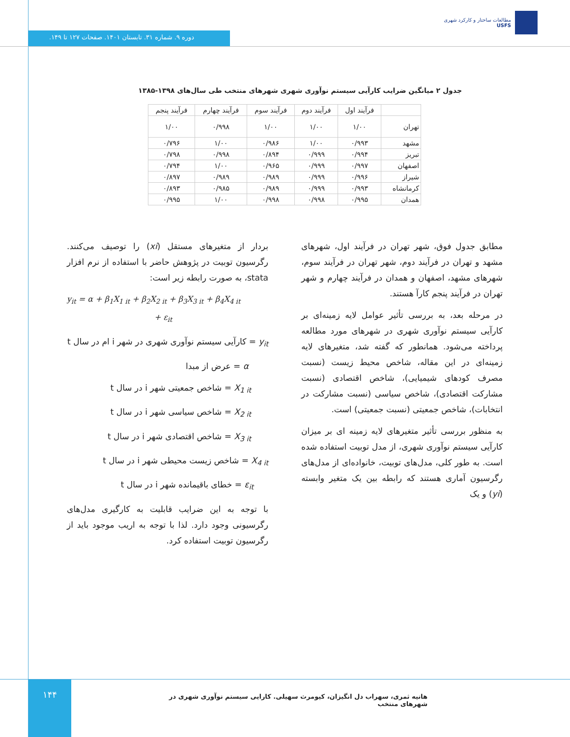مطالعات ساختار و کارکرد شهری
USFS
دوره ۹. شماره ۳۱. تابستان ۱۴۰۱. صفحات ۱۲۷ تا ۱۴۹.
جدول ۲ میانگین ضرایب کارآیی سیستم نوآوری شهری شهرهای منتخب طی سال‌های ۱۳۹۸-۱۳۸۵
| | فرآیند اول | فرآیند دوم | فرآیند سوم | فرآیند چهارم | فرآیند پنجم |
| --- | --- | --- | --- | --- | --- |
| تهران | ۱/۰۰ | ۱/۰۰ | ۱/۰۰ | ۰/۹۹۸ | ۱/۰۰ |
| مشهد | ۰/۹۹۳ | ۱/۰۰ | ۰/۹۸۶ | ۱/۰۰ | ۰/۷۹۶ |
| تبریز | ۰/۹۹۴ | ۰/۹۹۹ | ۰/۸۹۴ | ۰/۹۹۸ | ۰/۷۹۸ |
| اصفهان | ۰/۹۹۷ | ۰/۹۹۹ | ۰/۹۶۵ | ۱/۰۰ | ۰/۷۹۴ |
| شیراز | ۰/۹۹۶ | ۰/۹۹۹ | ۰/۹۸۹ | ۰/۹۸۹ | ۰/۸۹۷ |
| کرمانشاه | ۰/۹۹۳ | ۰/۹۹۹ | ۰/۹۸۹ | ۰/۹۸۵ | ۰/۸۹۳ |
| همدان | ۰/۹۹۵ | ۰/۹۹۸ | ۰/۹۹۸ | ۱/۰۰ | ۰/۹۹۵ |
مطابق جدول فوق، شهر تهران در فرآیند اول، شهرهای مشهد و تهران در فرآیند دوم، شهر تهران در فرآیند سوم، شهرهای مشهد، اصفهان و همدان در فرآیند چهارم و شهر تهران در فرآیند پنجم کارآ هستند.
در مرحله بعد، به بررسی تأثیر عوامل لایه زمینه‌ای بر کارآیی سیستم نوآوری شهری در شهرهای مورد مطالعه پرداخته می‌شود. همانطور که گفته شد، متغیرهای لایه زمینه‌ای در این مقاله، شاخص محیط زیست (نسبت مصرف کودهای شیمیایی)، شاخص اقتصادی (نسبت مشارکت اقتصادی)، شاخص سیاسی (نسبت مشارکت در انتخابات)، شاخص جمعیتی (نسبت جمعیتی) است.
به منظور بررسی تأثیر متغیرهای لایه زمینه ای بر میزان کارآیی سیستم نوآوری شهری، از مدل توبیت استفاده شده است. به طور کلی، مدل‌های توبیت، خانواده‌ای از مدل‌های رگرسیون آماری هستند که رابطه بین یک متغیر وابسته (yi) و یک
بردار از متغیرهای مستقل (xi) را توصیف می‌کنند. رگرسیون توبیت در پژوهش حاضر با استفاده از نرم افزار stata، به صورت رابطه زیر است:
y<sub>it</sub> = α + β<sub>1</sub>X<sub>1 it</sub> + β<sub>2</sub>X<sub>2 it</sub> + β<sub>3</sub>X<sub>3 it</sub> + β<sub>4</sub>X<sub>4 it</sub>
+ ε<sub>it</sub>
y<sub>it</sub> = کارآیی سیستم نوآوری شهری در شهر i ام در سال t
α = عرض از مبدا
X<sub>1 it</sub> = شاخص جمعیتی شهر i در سال t
X<sub>2 it</sub> = شاخص سیاسی شهر i در سال t
X<sub>3 it</sub> = شاخص اقتصادی شهر i در سال t
X<sub>4 it</sub> = شاخص زیست محیطی شهر i در سال t
ε<sub>it</sub> = خطای باقیمانده شهر i در سال t
با توجه به این ضرایب قابلیت به کارگیری مدل‌های رگرسیونی وجود دارد. لذا با توجه به اریب موجود باید از رگرسیون توبیت استفاده کرد.
۱۴۴
هانیه ثمری، سهراب دل انگیزان، کیومرث سهیلی. کارایی سیستم نوآوری شهری در شهرهای منتخب